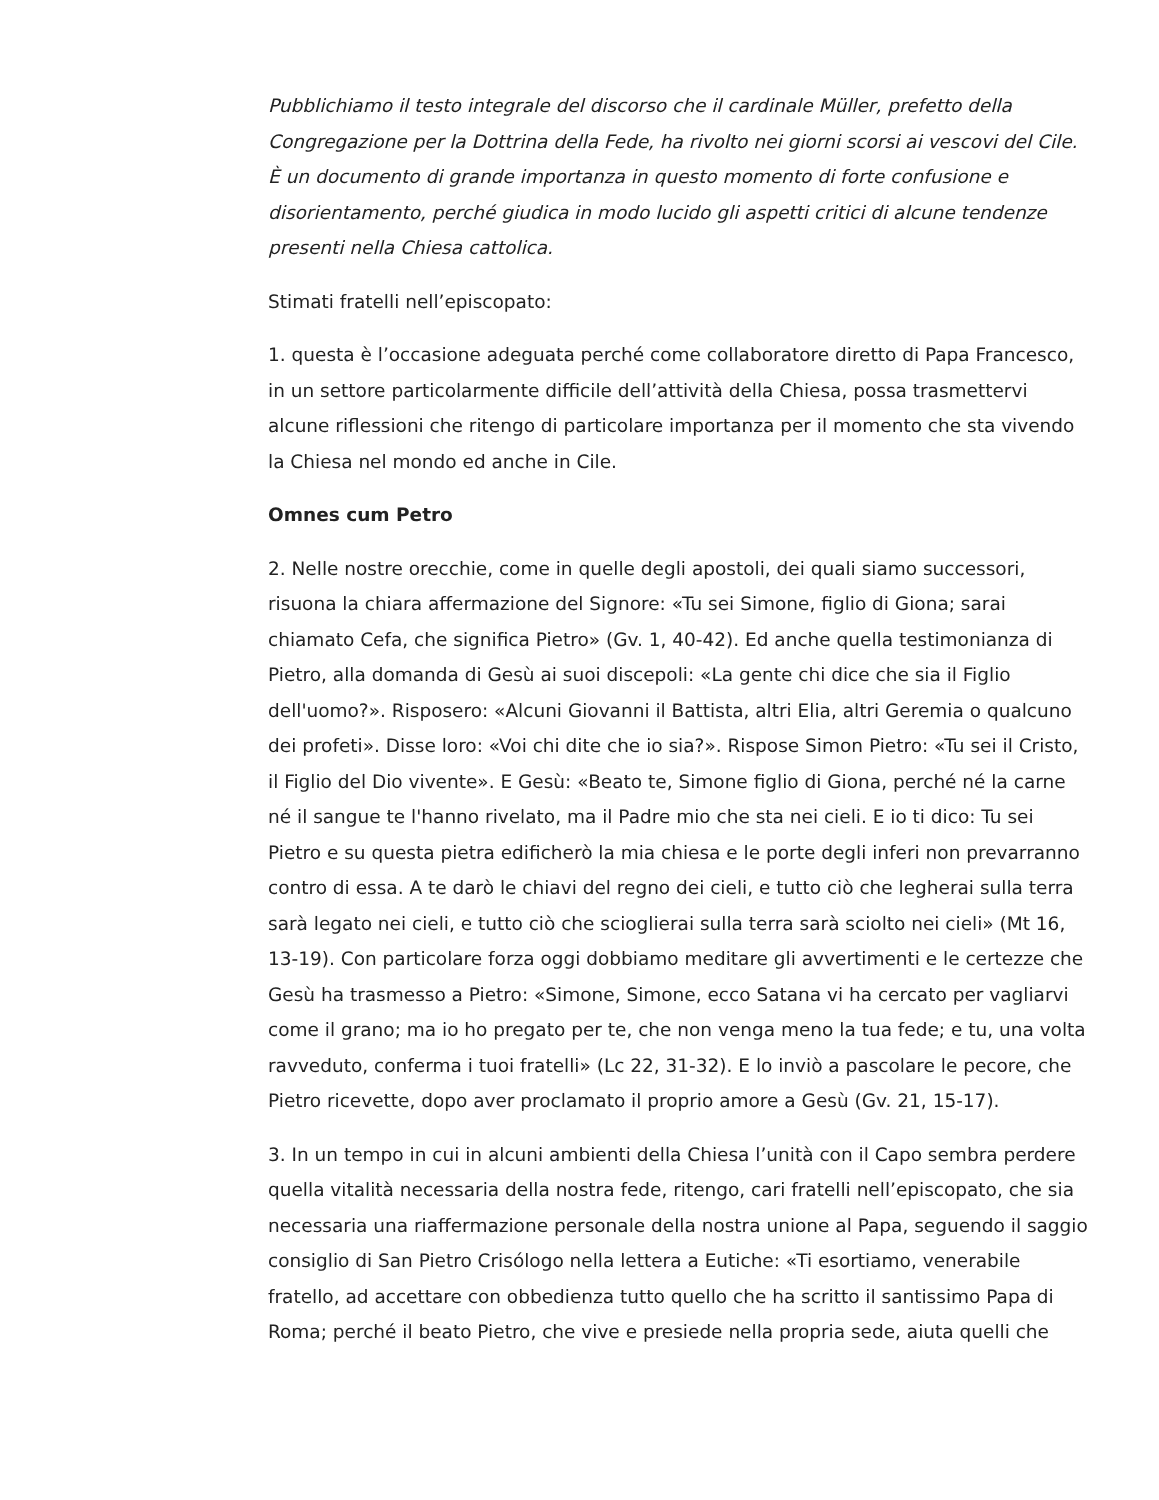Pubblichiamo il testo integrale del discorso che il cardinale Müller, prefetto della Congregazione per la Dottrina della Fede, ha rivolto nei giorni scorsi ai vescovi del Cile. È un documento di grande importanza in questo momento di forte confusione e disorientamento, perché giudica in modo lucido gli aspetti critici di alcune tendenze presenti nella Chiesa cattolica.
Stimati fratelli nell’episcopato:
1. questa è l’occasione adeguata perché come collaboratore diretto di Papa Francesco, in un settore particolarmente difficile dell’attività della Chiesa, possa trasmettervi alcune riflessioni che ritengo di particolare importanza per il momento che sta vivendo la Chiesa nel mondo ed anche in Cile.
Omnes cum Petro
2. Nelle nostre orecchie, come in quelle degli apostoli, dei quali siamo successori, risuona la chiara affermazione del Signore: «Tu sei Simone, figlio di Giona; sarai chiamato Cefa, che significa Pietro» (Gv. 1, 40-42). Ed anche quella testimonianza di Pietro, alla domanda di Gesù ai suoi discepoli: «La gente chi dice che sia il Figlio dell'uomo?». Risposero: «Alcuni Giovanni il Battista, altri Elia, altri Geremia o qualcuno dei profeti». Disse loro: «Voi chi dite che io sia?». Rispose Simon Pietro: «Tu sei il Cristo, il Figlio del Dio vivente». E Gesù: «Beato te, Simone figlio di Giona, perché né la carne né il sangue te l'hanno rivelato, ma il Padre mio che sta nei cieli. E io ti dico: Tu sei Pietro e su questa pietra edificherò la mia chiesa e le porte degli inferi non prevarranno contro di essa. A te darò le chiavi del regno dei cieli, e tutto ciò che legherai sulla terra sarà legato nei cieli, e tutto ciò che scioglierai sulla terra sarà sciolto nei cieli» (Mt 16, 13-19). Con particolare forza oggi dobbiamo meditare gli avvertimenti e le certezze che Gesù ha trasmesso a Pietro: «Simone, Simone, ecco Satana vi ha cercato per vagliarvi come il grano; ma io ho pregato per te, che non venga meno la tua fede; e tu, una volta ravveduto, conferma i tuoi fratelli» (Lc 22, 31-32). E lo inviò a pascolare le pecore, che Pietro ricevette, dopo aver proclamato il proprio amore a Gesù (Gv. 21, 15-17).
3. In un tempo in cui in alcuni ambienti della Chiesa l’unità con il Capo sembra perdere quella vitalità necessaria della nostra fede, ritengo, cari fratelli nell’episcopato, che sia necessaria una riaffermazione personale della nostra unione al Papa, seguendo il saggio consiglio di San Pietro Crisólogo nella lettera a Eutiche: «Ti esortiamo, venerabile fratello, ad accettare con obbedienza tutto quello che ha scritto il santissimo Papa di Roma; perché il beato Pietro, che vive e presiede nella propria sede, aiuta quelli che